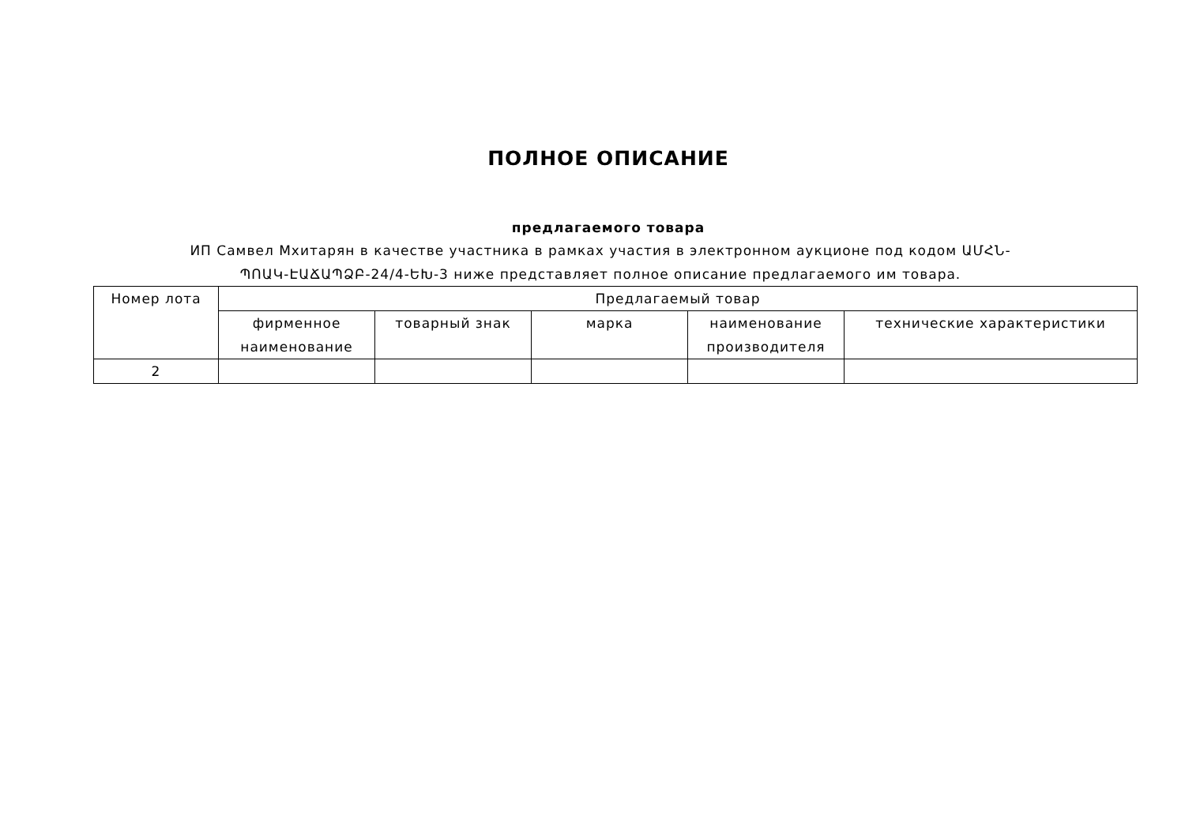ПОЛНОЕ ОПИСАНИЕ
предлагаемого товара
ИП Самвел Мхитарян в качестве участника в рамках участия в электронном аукционе под кодом ԱՄՀՆ-ՊՈԱԿ-ԷԱՃԱՊՁԲ-24/4-ԵԽ-3 ниже представляет полное описание предлагаемого им товара.
| Номер лота | Предлагаемый товар | | | | |
| --- | --- | --- | --- | --- | --- |
| | фирменное наименование | товарный знак | марка | наименование производителя | технические характеристики |
| 2 | | | | | |